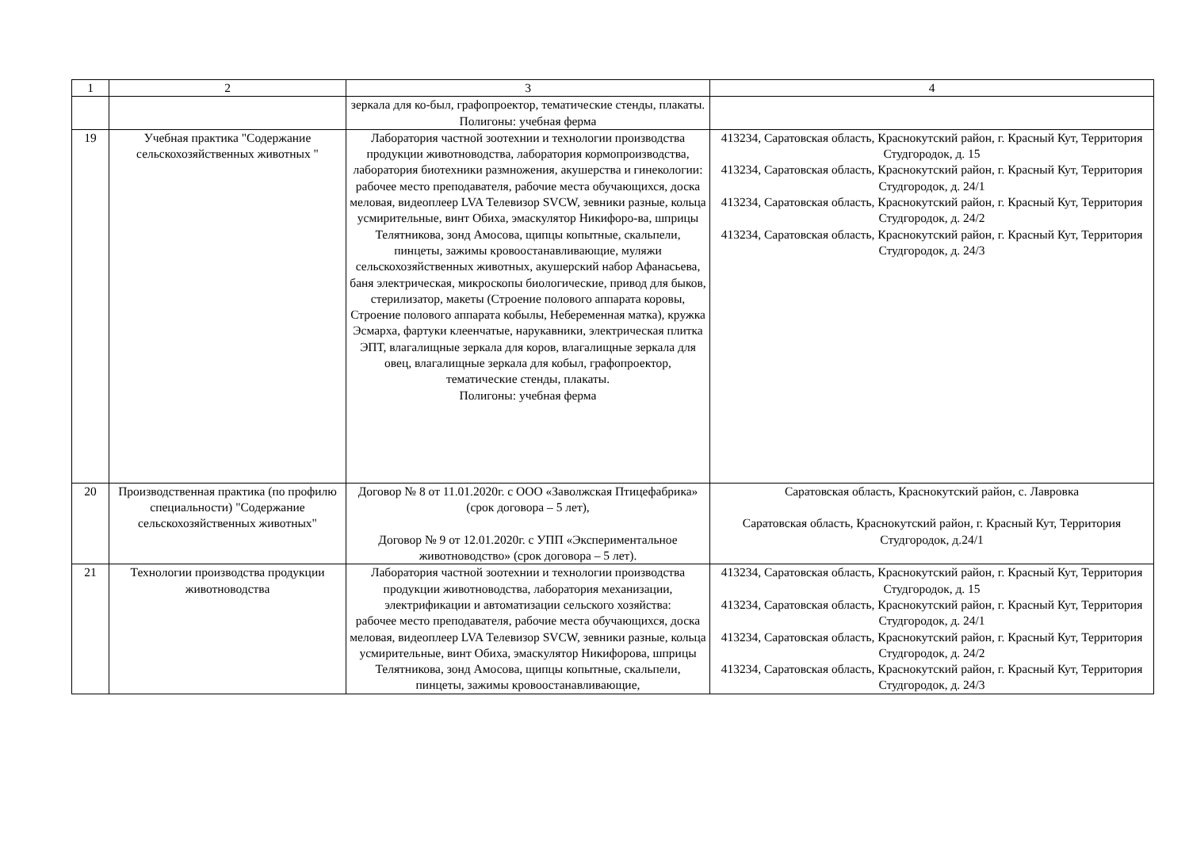| 1 | 2 | 3 | 4 |
| | | зеркала для ко-был, графопроектор, тематические стенды, плакаты. Полигоны: учебная ферма | |
| 19 | Учебная практика "Содержание сельскохозяйственных животных " | Лаборатория частной зоотехнии и технологии производства продукции животноводства, лаборатория кормопроизводства, лаборатория биотехники размножения, акушерства и гинекологии: рабочее место преподавателя, рабочие места обучающихся, доска меловая, видеоплеер LVA Телевизор SVCW, зевники разные, кольца усмирительные, винт Обиха, эмаскулятор Никифоро-ва, шприцы Телятникова, зонд Амосова, щипцы копытные, скальпели, пинцеты, зажимы кровоостанавливающие, муляжи сельскохозяйственных животных, акушерский набор Афанасьева, баня электрическая, микроскопы биологические, привод для быков, стерилизатор, макеты (Строение полового аппарата коровы, Строение полового аппарата кобылы, Небеременная матка), кружка Эсмарха, фартуки клеенчатые, нарукавники, электрическая плитка ЭПТ, влагалищные зеркала для коров, влагалищные зеркала для овец, влагалищные зеркала для кобыл, графопроектор, тематические стенды, плакаты. Полигоны: учебная ферма | 413234, Саратовская область, Краснокутский район, г. Красный Кут, Территория Студгородок, д. 15 413234, Саратовская область, Краснокутский район, г. Красный Кут, Территория Студгородок, д. 24/1 413234, Саратовская область, Краснокутский район, г. Красный Кут, Территория Студгородок, д. 24/2 413234, Саратовская область, Краснокутский район, г. Красный Кут, Территория Студгородок, д. 24/3 |
| 20 | Производственная практика (по профилю специальности) "Содержание сельскохозяйственных животных" | Договор № 8 от 11.01.2020г. с ООО «Заволжская Птицефабрика» (срок договора – 5 лет), Договор № 9 от 12.01.2020г. с УПП «Экспериментальное животноводство» (срок договора – 5 лет). | Саратовская область, Краснокутский район, с. Лавровка Саратовская область, Краснокутский район, г. Красный Кут, Территория Студгородок, д.24/1 |
| 21 | Технологии производства продукции животноводства | Лаборатория частной зоотехнии и технологии производства продукции животноводства, лаборатория механизации, электрификации и автоматизации сельского хозяйства: рабочее место преподавателя, рабочие места обучающихся, доска меловая, видеоплеер LVA Телевизор SVCW, зевники разные, кольца усмирительные, винт Обиха, эмаскулятор Никифорова, шприцы Телятникова, зонд Амосова, щипцы копытные, скальпели, пинцеты, зажимы кровоостанавливающие, | 413234, Саратовская область, Краснокутский район, г. Красный Кут, Территория Студгородок, д. 15 413234, Саратовская область, Краснокутский район, г. Красный Кут, Территория Студгородок, д. 24/1 413234, Саратовская область, Краснокутский район, г. Красный Кут, Территория Студгородок, д. 24/2 413234, Саратовская область, Краснокутский район, г. Красный Кут, Территория Студгородок, д. 24/3 |